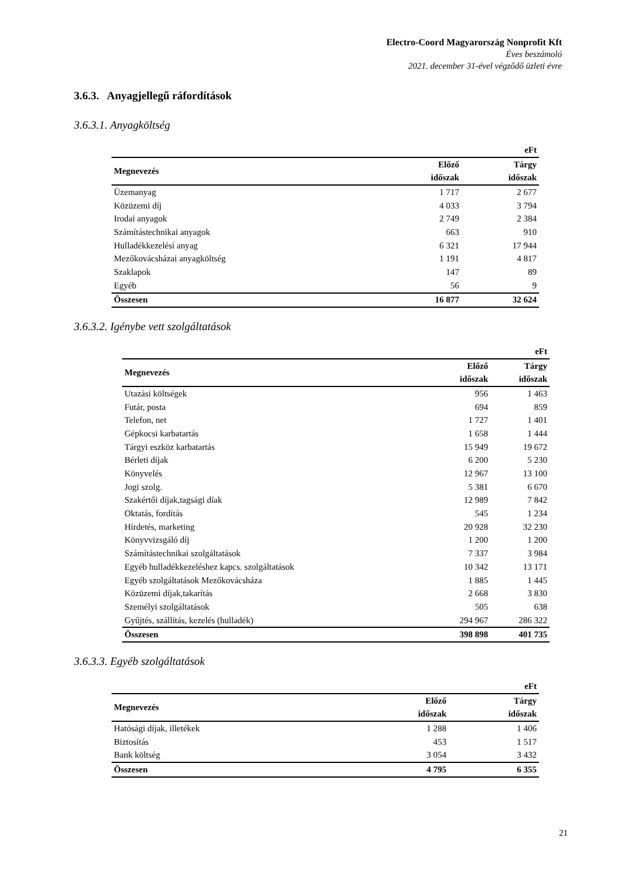Electro-Coord Magyarország Nonprofit Kft
Éves beszámoló
2021. december 31-ével végződő üzleti évre
3.6.3. Anyagjellegű ráfordítások
3.6.3.1. Anyagköltség
| | | eFt |
| Megnevezés | Előző | Tárgy |
| | időszak | időszak |
| Üzemanyag | 1 717 | 2 677 |
| Közüzemi díj | 4 033 | 3 794 |
| Irodai anyagok | 2 749 | 2 384 |
| Számítástechnikai anyagok | 663 | 910 |
| Hulladékkezelési anyag | 6 321 | 17 944 |
| Mezőkovácsházai anyagköltség | 1 191 | 4 817 |
| Szaklapok | 147 | 89 |
| Egyéb | 56 | 9 |
| Összesen | 16 877 | 32 624 |
3.6.3.2. Igénybe vett szolgáltatások
| | | eFt |
| Megnevezés | Előző | Tárgy |
| | időszak | időszak |
| Utazási költségek | 956 | 1 463 |
| Futár, posta | 694 | 859 |
| Telefon, net | 1 727 | 1 401 |
| Gépkocsi karbatartás | 1 658 | 1 444 |
| Tárgyi eszköz karbatartás | 15 949 | 19 672 |
| Bérleti díjak | 6 200 | 5 230 |
| Könyvelés | 12 967 | 13 100 |
| Jogi szolg. | 5 381 | 6 670 |
| Szakértői díjak,tagsági díak | 12 989 | 7 842 |
| Oktatás, fordítás | 545 | 1 234 |
| Hírdetés, marketing | 20 928 | 32 230 |
| Könyvvizsgáló díj | 1 200 | 1 200 |
| Számítástechnikai szolgáltatások | 7 337 | 3 984 |
| Egyéb hulladékkezeléshez kapcs. szolgáltatások | 10 342 | 13 171 |
| Egyéb szolgáltatások Mezőkovácsháza | 1 885 | 1 445 |
| Közüzemi díjak,takarítás | 2 668 | 3 830 |
| Személyi szolgáltatások | 505 | 638 |
| Gyűjtés, szállítás, kezelés (hulladék) | 294 967 | 286 322 |
| Összesen | 398 898 | 401 735 |
3.6.3.3. Egyéb szolgáltatások
| | | eFt |
| Megnevezés | Előző | Tárgy |
| | időszak | időszak |
| Hatósági díjak, illetékek | 1 288 | 1 406 |
| Biztosítás | 453 | 1 517 |
| Bank költség | 3 054 | 3 432 |
| Összesen | 4 795 | 6 355 |
21